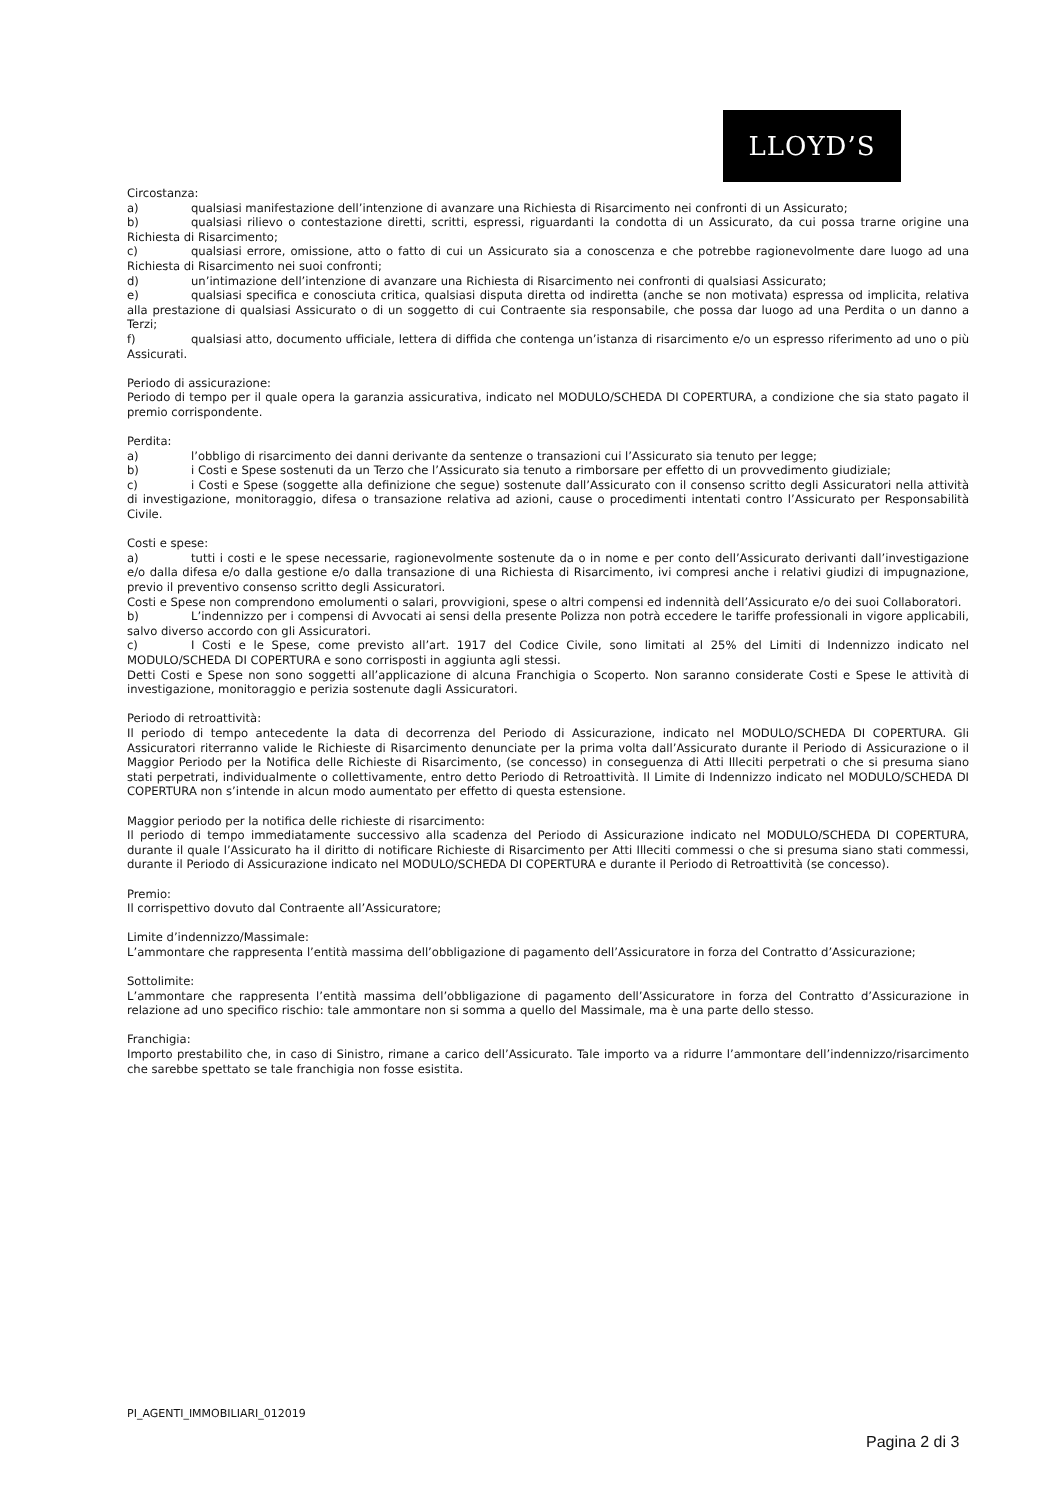LLOYD’S
Circostanza:
a) qualsiasi manifestazione dell’intenzione di avanzare una Richiesta di Risarcimento nei confronti di un Assicurato;
b) qualsiasi rilievo o contestazione diretti, scritti, espressi, riguardanti la condotta di un Assicurato, da cui possa trarne origine una Richiesta di Risarcimento;
c) qualsiasi errore, omissione, atto o fatto di cui un Assicurato sia a conoscenza e che potrebbe ragionevolmente dare luogo ad una Richiesta di Risarcimento nei suoi confronti;
d) un’intimazione dell’intenzione di avanzare una Richiesta di Risarcimento nei confronti di qualsiasi Assicurato;
e) qualsiasi specifica e conosciuta critica, qualsiasi disputa diretta od indiretta (anche se non motivata) espressa od implicita, relativa alla prestazione di qualsiasi Assicurato o di un soggetto di cui Contraente sia responsabile, che possa dar luogo ad una Perdita o un danno a Terzi;
f) qualsiasi atto, documento ufficiale, lettera di diffida che contenga un’istanza di risarcimento e/o un espresso riferimento ad uno o più Assicurati.
Periodo di assicurazione:
Periodo di tempo per il quale opera la garanzia assicurativa, indicato nel MODULO/SCHEDA DI COPERTURA, a condizione che sia stato pagato il premio corrispondente.
Perdita:
a) l’obbligo di risarcimento dei danni derivante da sentenze o transazioni cui l’Assicurato sia tenuto per legge;
b) i Costi e Spese sostenuti da un Terzo che l’Assicurato sia tenuto a rimborsare per effetto di un provvedimento giudiziale;
c) i Costi e Spese (soggette alla definizione che segue) sostenute dall’Assicurato con il consenso scritto degli Assicuratori nella attività di investigazione, monitoraggio, difesa o transazione relativa ad azioni, cause o procedimenti intentati contro l’Assicurato per Responsabilità Civile.
Costi e spese:
a) tutti i costi e le spese necessarie, ragionevolmente sostenute da o in nome e per conto dell’Assicurato derivanti dall’investigazione e/o dalla difesa e/o dalla gestione e/o dalla transazione di una Richiesta di Risarcimento, ivi compresi anche i relativi giudizi di impugnazione, previo il preventivo consenso scritto degli Assicuratori.
Costi e Spese non comprendono emolumenti o salari, provvigioni, spese o altri compensi ed indennità dell’Assicurato e/o dei suoi Collaboratori.
b) L’indennizzo per i compensi di Avvocati ai sensi della presente Polizza non potrà eccedere le tariffe professionali in vigore applicabili, salvo diverso accordo con gli Assicuratori.
c) I Costi e le Spese, come previsto all’art. 1917 del Codice Civile, sono limitati al 25% del Limiti di Indennizzo indicato nel MODULO/SCHEDA DI COPERTURA e sono corrisposti in aggiunta agli stessi.
Detti Costi e Spese non sono soggetti all’applicazione di alcuna Franchigia o Scoperto. Non saranno considerate Costi e Spese le attività di investigazione, monitoraggio e perizia sostenute dagli Assicuratori.
Periodo di retroattività:
Il periodo di tempo antecedente la data di decorrenza del Periodo di Assicurazione, indicato nel MODULO/SCHEDA DI COPERTURA. Gli Assicuratori riterranno valide le Richieste di Risarcimento denunciate per la prima volta dall’Assicurato durante il Periodo di Assicurazione o il Maggior Periodo per la Notifica delle Richieste di Risarcimento, (se concesso) in conseguenza di Atti Illeciti perpetrati o che si presuma siano stati perpetrati, individualmente o collettivamente, entro detto Periodo di Retroattività. Il Limite di Indennizzo indicato nel MODULO/SCHEDA DI COPERTURA non s’intende in alcun modo aumentato per effetto di questa estensione.
Maggior periodo per la notifica delle richieste di risarcimento:
Il periodo di tempo immediatamente successivo alla scadenza del Periodo di Assicurazione indicato nel MODULO/SCHEDA DI COPERTURA, durante il quale l’Assicurato ha il diritto di notificare Richieste di Risarcimento per Atti Illeciti commessi o che si presuma siano stati commessi, durante il Periodo di Assicurazione indicato nel MODULO/SCHEDA DI COPERTURA e durante il Periodo di Retroattività (se concesso).
Premio:
Il corrispettivo dovuto dal Contraente all’Assicuratore;
Limite d’indennizzo/Massimale:
L’ammontare che rappresenta l’entità massima dell’obbligazione di pagamento dell’Assicuratore in forza del Contratto d’Assicurazione;
Sottolimite:
L’ammontare che rappresenta l’entità massima dell’obbligazione di pagamento dell’Assicuratore in forza del Contratto d’Assicurazione in relazione ad uno specifico rischio: tale ammontare non si somma a quello del Massimale, ma è una parte dello stesso.
Franchigia:
Importo prestabilito che, in caso di Sinistro, rimane a carico dell’Assicurato. Tale importo va a ridurre l’ammontare dell’indennizzo/risarcimento che sarebbe spettato se tale franchigia non fosse esistita.
PI_AGENTI_IMMOBILIARI_012019
Pagina 2 di 3